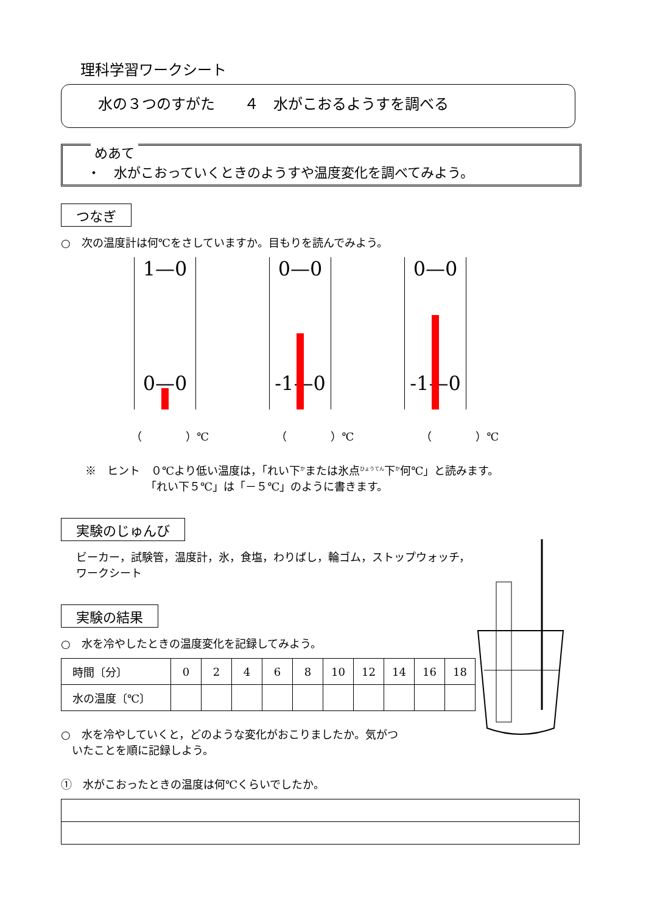理科学習ワークシート
水の３つのすがた　　４　水がこおるようすを調べる
めあて
・　水がこおっていくときのようすや温度変化を調べてみよう。
つなぎ
○　次の温度計は何℃をさしていますか。目もりを読んでみよう。
1—0
0—0
0—0
-1—0
0—0
-1—0
（　　　　）℃ （　　　　）℃ （　　　　）℃
※　ヒント　０℃より低い温度は，「れい下<sup>か</sup>または氷点<sup>ひょうてん</sup>下<sup>か</sup>何℃」と読みます。
　　　　　　「れい下５℃」は「－５℃」のように書きます。
実験のじゅんび
ビーカー，試験管，温度計，氷，食塩，わりばし，輪ゴム，ストップウォッチ，
ワークシート
実験の結果
○　水を冷やしたときの温度変化を記録してみよう。
| 時間〔分〕 | 0 | 2 | 4 | 6 | 8 | 10 | 12 | 14 | 16 | 18 |
| 水の温度〔℃〕 | | | | | | | | | | |
○　水を冷やしていくと，どのような変化がおこりましたか。気がつ
　いたことを順に記録しよう。
①　水がこおったときの温度は何℃くらいでしたか。